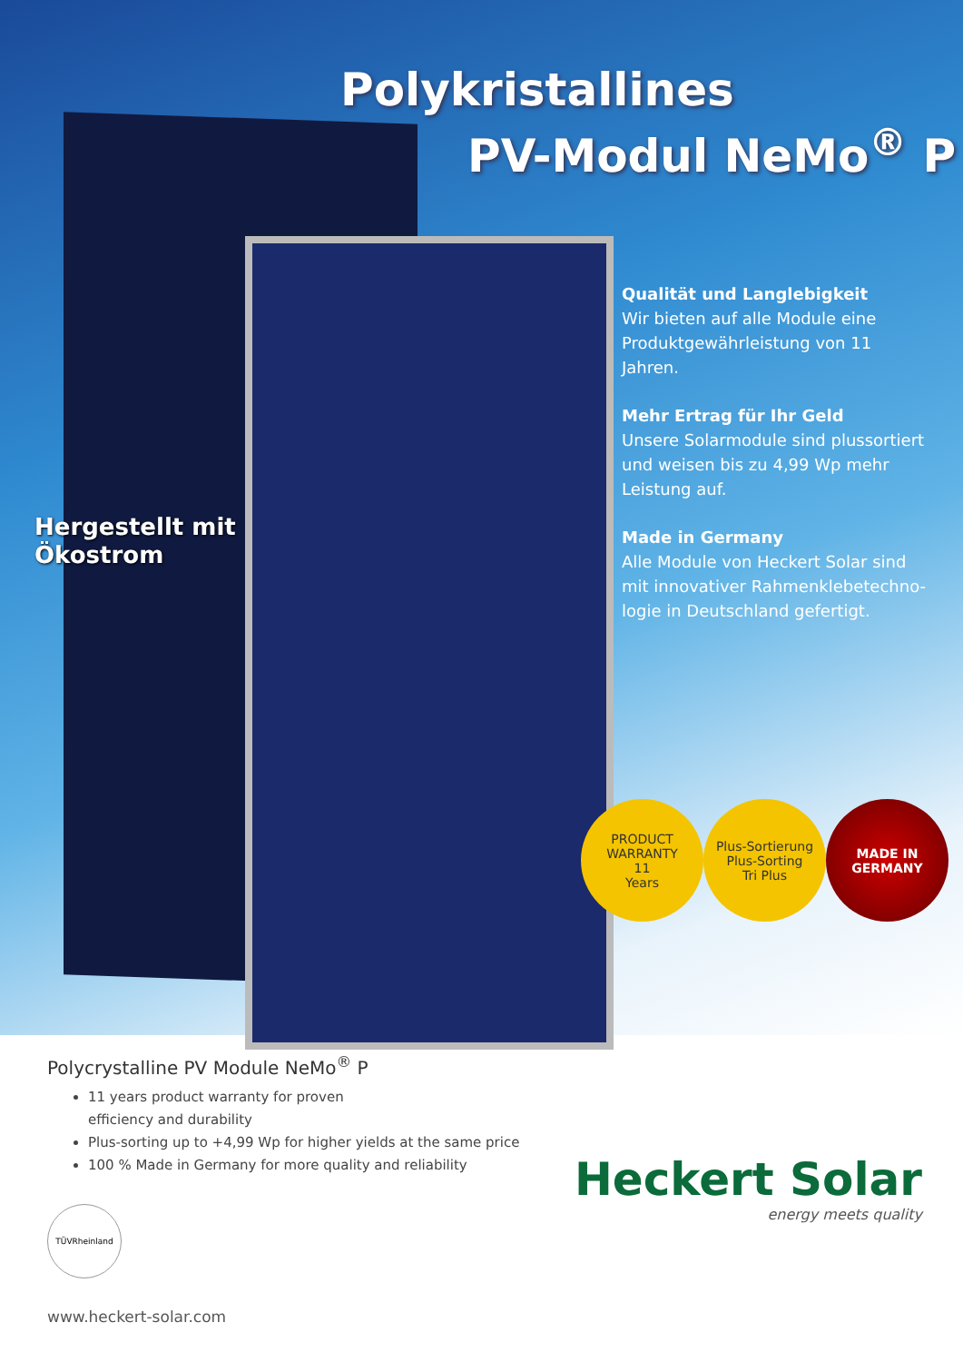Polykristallines
PV-Modul NeMo<sup>®</sup> P
Qualität und Langlebigkeit
Wir bieten auf alle Module eine Produktgewährleistung von 11 Jahren.
Mehr Ertrag für Ihr Geld
Unsere Solarmodule sind plussortiert und weisen bis zu 4,99 Wp mehr Leistung auf.
Made in Germany
Alle Module von Heckert Solar sind mit innovativer Rahmenklebetechno-logie in Deutschland gefertigt.
Hergestellt mit
Ökostrom
PRODUCT WARRANTY
11
Years
Plus-Sortierung
Plus-Sorting
Tri Plus
MADE IN
GERMANY
Polycrystalline PV Module NeMo<sup>®</sup> P
11 years product warranty for proven
efficiency and durability
Plus-sorting up to +4,99 Wp for higher yields at the same price
100 % Made in Germany for more quality and reliability
TÜVRheinland
Heckert Solar
energy meets quality
www.heckert-solar.com